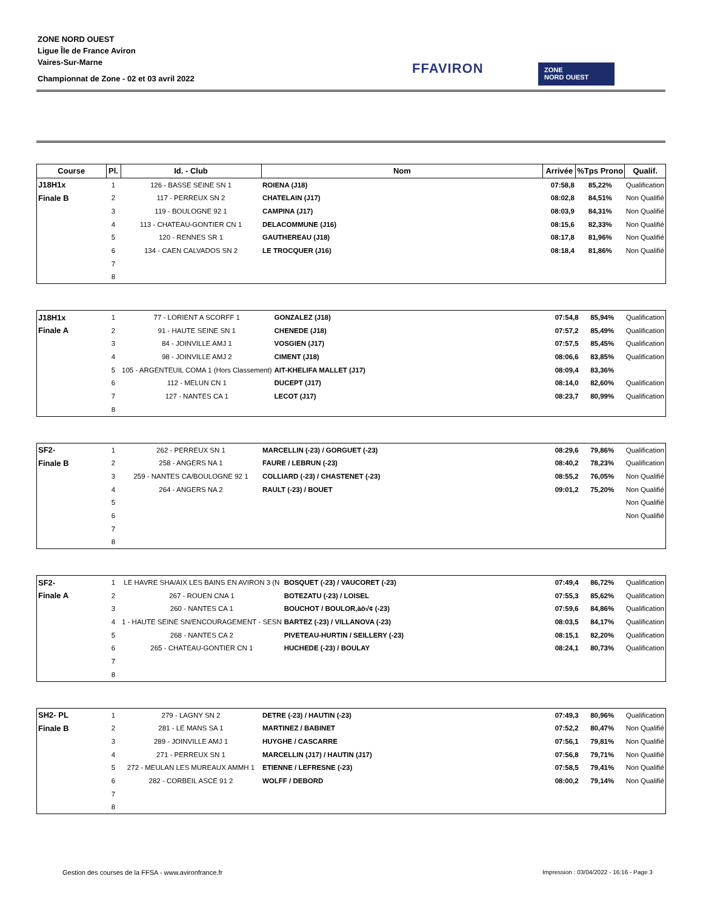ZONE NORD OUEST
Ligue Île de France Aviron
Vaires-Sur-Marne
Championnat de Zone - 02 et 03 avril 2022
FFAVIRON
ZONE
NORD OUEST
| Course | Pl. | Id. - Club | Nom | Arrivée | %Tps Prono | Qualif. |
| --- | --- | --- | --- | --- | --- | --- |
| J18H1x | 1 | 126 - BASSE SEINE SN 1 | ROIENA (J18) | 07:58,8 | 85,22% | Qualification |
| Finale B | 2 | 117 - PERREUX SN 2 | CHATELAIN (J17) | 08:02,8 | 84,51% | Non Qualifié |
| | 3 | 119 - BOULOGNE 92 1 | CAMPINA (J17) | 08:03,9 | 84,31% | Non Qualifié |
| | 4 | 113 - CHATEAU-GONTIER CN 1 | DELACOMMUNE (J16) | 08:15,6 | 82,33% | Non Qualifié |
| | 5 | 120 - RENNES SR 1 | GAUTHEREAU (J18) | 08:17,8 | 81,96% | Non Qualifié |
| | 6 | 134 - CAEN CALVADOS SN 2 | LE TROCQUER (J16) | 08:18,4 | 81,86% | Non Qualifié |
| | 7 | | | | | |
| | 8 | | | | | |
| J18H1x | 1 | 77 - LORIENT A SCORFF 1 | GONZALEZ (J18) | 07:54,8 | 85,94% | Qualification |
| Finale A | 2 | 91 - HAUTE SEINE SN 1 | CHENEDE (J18) | 07:57,2 | 85,49% | Qualification |
| | 3 | 84 - JOINVILLE AMJ 1 | VOSGIEN (J17) | 07:57,5 | 85,45% | Qualification |
| | 4 | 98 - JOINVILLE AMJ 2 | CIMENT (J18) | 08:06,6 | 83,85% | Qualification |
| | 5 | 105 - ARGENTEUIL COMA 1 (Hors Classement) | AIT-KHELIFA MALLET (J17) | 08:09,4 | 83,36% | |
| | 6 | 112 - MELUN CN 1 | DUCEPT (J17) | 08:14,0 | 82,60% | Qualification |
| | 7 | 127 - NANTES CA 1 | LECOT (J17) | 08:23,7 | 80,99% | Qualification |
| | 8 | | | | | |
| SF2- | 1 | 262 - PERREUX SN 1 | MARCELLIN (-23) / GORGUET (-23) | 08:29,6 | 79,86% | Qualification |
| Finale B | 2 | 258 - ANGERS NA 1 | FAURE / LEBRUN (-23) | 08:40,2 | 78,23% | Qualification |
| | 3 | 259 - NANTES CA/BOULOGNE 92 1 | COLLIARD (-23) / CHASTENET (-23) | 08:55,2 | 76,05% | Non Qualifié |
| | 4 | 264 - ANGERS NA 2 | RAULT (-23) / BOUET | 09:01,2 | 75,20% | Non Qualifié |
| | 5 | | | | | Non Qualifié |
| | 6 | | | | | Non Qualifié |
| | 7 | | | | | |
| | 8 | | | | | |
| SF2- | 1 | LE HAVRE SHA/AIX LES BAINS EN AVIRON 3 (N | BOSQUET (-23) / VAUCORET (-23) | 07:49,4 | 86,72% | Qualification |
| Finale A | 2 | 267 - ROUEN CNA 1 | BOTEZATU (-23) / LOISEL | 07:55,3 | 85,62% | Qualification |
| | 3 | 260 - NANTES CA 1 | BOUCHOT / BOULOR,àö√¢ (-23) | 07:59,6 | 84,86% | Qualification |
| | 4 | 1 - HAUTE SEINE SN/ENCOURAGEMENT - SESN | BARTEZ (-23) / VILLANOVA (-23) | 08:03,5 | 84,17% | Qualification |
| | 5 | 268 - NANTES CA 2 | PIVETEAU-HURTIN / SEILLERY (-23) | 08:15,1 | 82,20% | Qualification |
| | 6 | 265 - CHATEAU-GONTIER CN 1 | HUCHEDE (-23) / BOULAY | 08:24,1 | 80,73% | Qualification |
| | 7 | | | | | |
| | 8 | | | | | |
| SH2- PL | 1 | 279 - LAGNY SN 2 | DETRE (-23) / HAUTIN (-23) | 07:49,3 | 80,96% | Qualification |
| Finale B | 2 | 281 - LE MANS SA 1 | MARTINEZ / BABINET | 07:52,2 | 80,47% | Non Qualifié |
| | 3 | 289 - JOINVILLE AMJ 1 | HUYGHE / CASCARRE | 07:56,1 | 79,81% | Non Qualifié |
| | 4 | 271 - PERREUX SN 1 | MARCELLIN (J17) / HAUTIN (J17) | 07:56,8 | 79,71% | Non Qualifié |
| | 5 | 272 - MEULAN LES MUREAUX AMMH 1 | ETIENNE / LEFRESNE (-23) | 07:58,5 | 79,41% | Non Qualifié |
| | 6 | 282 - CORBEIL ASCE 91 2 | WOLFF / DEBORD | 08:00,2 | 79,14% | Non Qualifié |
| | 7 | | | | | |
| | 8 | | | | | |
Gestion des courses de la FFSA - www.avironfrance.fr
Impression : 03/04/2022 - 16:16 - Page 3